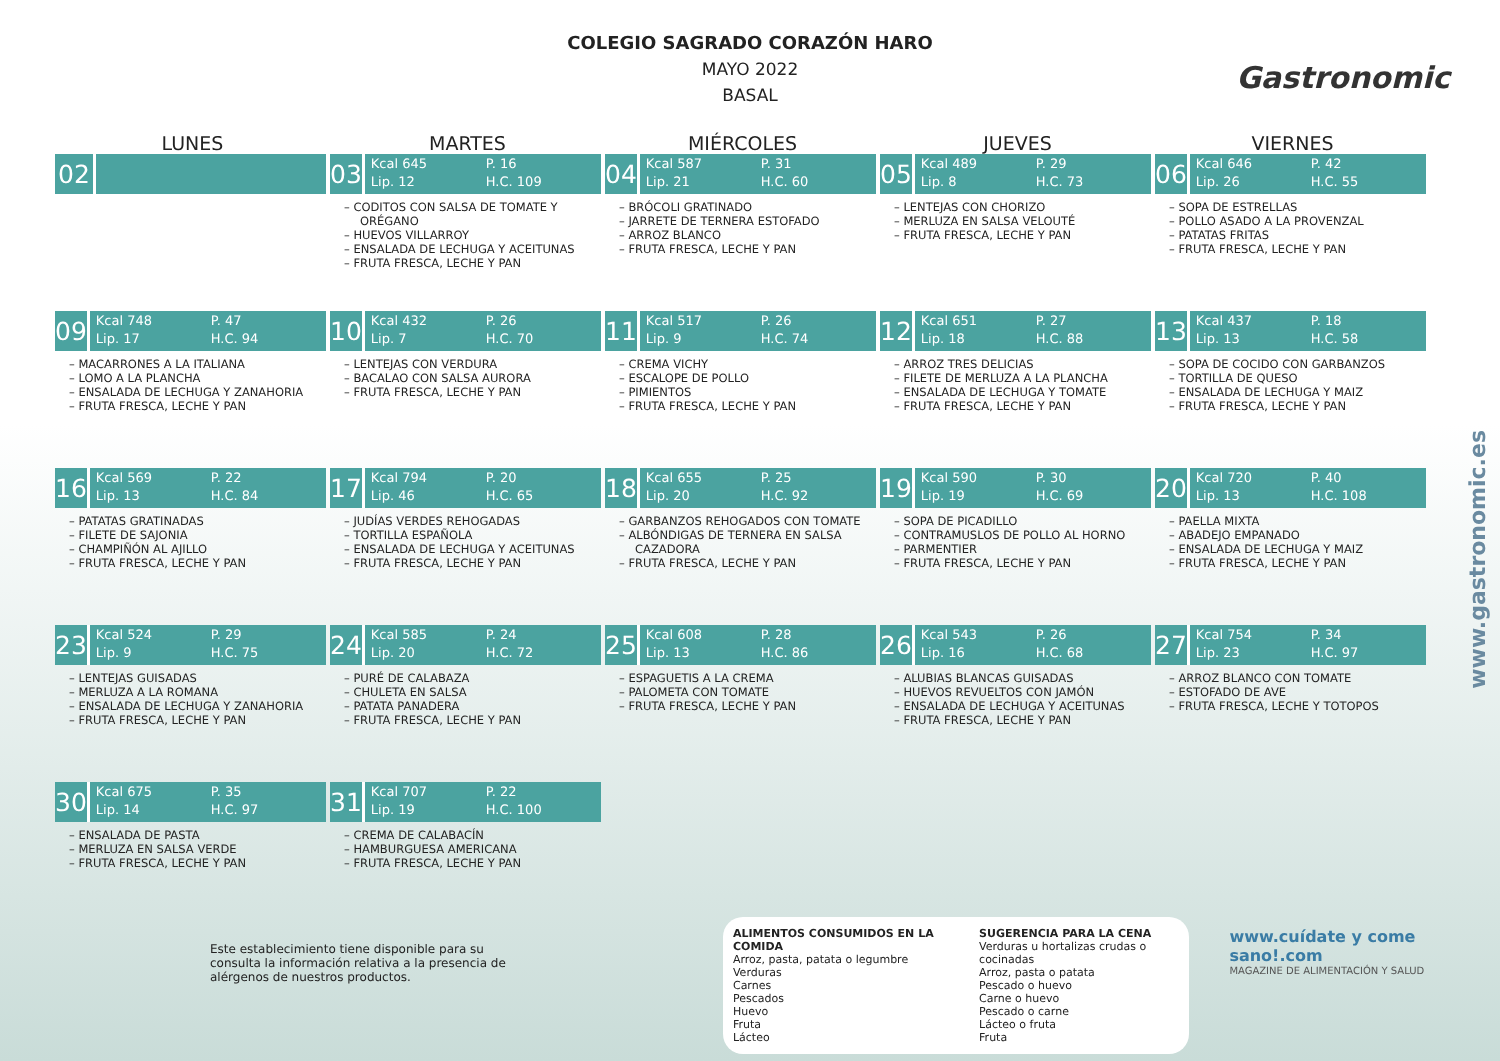COLEGIO SAGRADO CORAZÓN HARO
MAYO 2022
BASAL
Gastronomic
LUNES
MARTES
MIÉRCOLES
JUEVES
VIERNES
02
03
Kcal 645 P. 16 Lip. 12 H.C. 109
CODITOS CON SALSA DE TOMATE Y ORÉGANO
HUEVOS VILLARROY
ENSALADA DE LECHUGA Y ACEITUNAS
FRUTA FRESCA, LECHE Y PAN
04
Kcal 587 P. 31 Lip. 21 H.C. 60
BRÓCOLI GRATINADO
JARRETE DE TERNERA ESTOFADO
ARROZ BLANCO
FRUTA FRESCA, LECHE Y PAN
05
Kcal 489 P. 29 Lip. 8 H.C. 73
LENTEJAS CON CHORIZO
MERLUZA EN SALSA VELOUTÉ
FRUTA FRESCA, LECHE Y PAN
06
Kcal 646 P. 42 Lip. 26 H.C. 55
SOPA DE ESTRELLAS
POLLO ASADO A LA PROVENZAL
PATATAS FRITAS
FRUTA FRESCA, LECHE Y PAN
09
Kcal 748 P. 47 Lip. 17 H.C. 94
MACARRONES A LA ITALIANA
LOMO A LA PLANCHA
ENSALADA DE LECHUGA Y ZANAHORIA
FRUTA FRESCA, LECHE Y PAN
10
Kcal 432 P. 26 Lip. 7 H.C. 70
LENTEJAS CON VERDURA
BACALAO CON SALSA AURORA
FRUTA FRESCA, LECHE Y PAN
11
Kcal 517 P. 26 Lip. 9 H.C. 74
CREMA VICHY
ESCALOPE DE POLLO
PIMIENTOS
FRUTA FRESCA, LECHE Y PAN
12
Kcal 651 P. 27 Lip. 18 H.C. 88
ARROZ TRES DELICIAS
FILETE DE MERLUZA A LA PLANCHA
ENSALADA DE LECHUGA Y TOMATE
FRUTA FRESCA, LECHE Y PAN
13
Kcal 437 P. 18 Lip. 13 H.C. 58
SOPA DE COCIDO CON GARBANZOS
TORTILLA DE QUESO
ENSALADA DE LECHUGA Y MAIZ
FRUTA FRESCA, LECHE Y PAN
16
Kcal 569 P. 22 Lip. 13 H.C. 84
PATATAS GRATINADAS
FILETE DE SAJONIA
CHAMPIÑÓN AL AJILLO
FRUTA FRESCA, LECHE Y PAN
17
Kcal 794 P. 20 Lip. 46 H.C. 65
JUDÍAS VERDES REHOGADAS
TORTILLA ESPAÑOLA
ENSALADA DE LECHUGA Y ACEITUNAS
FRUTA FRESCA, LECHE Y PAN
18
Kcal 655 P. 25 Lip. 20 H.C. 92
GARBANZOS REHOGADOS CON TOMATE
ALBÓNDIGAS DE TERNERA EN SALSA CAZADORA
FRUTA FRESCA, LECHE Y PAN
19
Kcal 590 P. 30 Lip. 19 H.C. 69
SOPA DE PICADILLO
CONTRAMUSLOS DE POLLO AL HORNO
PARMENTIER
FRUTA FRESCA, LECHE Y PAN
20
Kcal 720 P. 40 Lip. 13 H.C. 108
PAELLA MIXTA
ABADEJO EMPANADO
ENSALADA DE LECHUGA Y MAIZ
FRUTA FRESCA, LECHE Y PAN
23
Kcal 524 P. 29 Lip. 9 H.C. 75
LENTEJAS GUISADAS
MERLUZA A LA ROMANA
ENSALADA DE LECHUGA Y ZANAHORIA
FRUTA FRESCA, LECHE Y PAN
24
Kcal 585 P. 24 Lip. 20 H.C. 72
PURÉ DE CALABAZA
CHULETA EN SALSA
PATATA PANADERA
FRUTA FRESCA, LECHE Y PAN
25
Kcal 608 P. 28 Lip. 13 H.C. 86
ESPAGUETIS A LA CREMA
PALOMETA CON TOMATE
FRUTA FRESCA, LECHE Y PAN
26
Kcal 543 P. 26 Lip. 16 H.C. 68
ALUBIAS BLANCAS GUISADAS
HUEVOS REVUELTOS CON JAMÓN
ENSALADA DE LECHUGA Y ACEITUNAS
FRUTA FRESCA, LECHE Y PAN
27
Kcal 754 P. 34 Lip. 23 H.C. 97
ARROZ BLANCO CON TOMATE
ESTOFADO DE AVE
FRUTA FRESCA, LECHE Y TOTOPOS
30
Kcal 675 P. 35 Lip. 14 H.C. 97
ENSALADA DE PASTA
MERLUZA EN SALSA VERDE
FRUTA FRESCA, LECHE Y PAN
31
Kcal 707 P. 22 Lip. 19 H.C. 100
CREMA DE CALABACÍN
HAMBURGUESA AMERICANA
FRUTA FRESCA, LECHE Y PAN
Este establecimiento tiene disponible para su consulta la información relativa a la presencia de alérgenos de nuestros productos.
ALIMENTOS CONSUMIDOS EN LA COMIDA
Arroz, pasta, patata o legumbre
Verduras
Carnes
Pescados
Huevo
Fruta
Lácteo
SUGERENCIA PARA LA CENA
Verduras u hortalizas crudas o cocinadas
Arroz, pasta o patata
Pescado o huevo
Carne o huevo
Pescado o carne
Lácteo o fruta
Fruta
www.cuídate y come sano!.com
MAGAZINE DE ALIMENTACIÓN Y SALUD
www.gastronomic.es